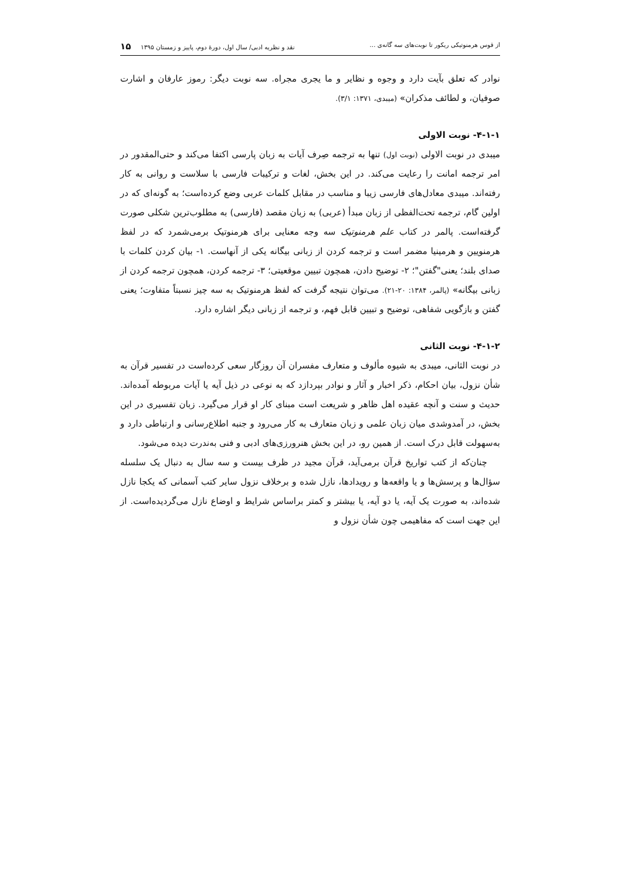از قوس هرمنوتیکی ریکور تا نوبت‌های سه گانه‌ی ... نقد و نظریه ادبی/ سال اول، دورهٔ دوم، پاییز و زمستان ۱۳۹۵ ۱۵
نوادر که تعلق بآیت دارد و وجوه و نظایر و ما یجری مجراه. سه نوبت دیگر: رموز عارفان و اشارت صوفیان، و لطائف مذکران» (میبدی، ۱۳۷۱: ۳/۱).
۴-۱-۱- نوبت الاولی
میبدی در نوبت الاولی (نوبت اول) تنها به ترجمه صِرف آیات به زبان پارسی اکتفا می‌کند و حتی‌المقدور در امر ترجمه امانت را رعایت می‌کند. در این بخش، لغات و ترکیبات فارسی با سلاست و روانی به کار رفته‌اند. میبدی معادل‌های فارسی زیبا و مناسب در مقابل کلمات عربی وضع کرده‌است؛ به گونه‌ای که در اولین گام، ترجمه تحت‌الفظی از زبان مبدأ (عربی) به زبان مقصد (فارسی) به مطلوب‌ترین شکلی صورت گرفته‌است. پالمر در کتاب علم هرمنوتیک سه وجه معنایی برای هرمنوتیک برمی‌شمرد که در لفظ هرمنویین و هرمینیا مضمر است و ترجمه کردن از زبانی بیگانه یکی از آنهاست. ۱- بیان کردن کلمات با صدای بلند؛ یعنی"گفتن"؛ ۲- توضیح دادن، همچون تبیین موقعیتی؛ ۳- ترجمه کردن، همچون ترجمه کردن از زبانی بیگانه» (پالمر، ۱۳۸۴: ۲۰-۲۱). می‌توان نتیجه گرفت که لفظ هرمنوتیک به سه چیز نسبتاً متفاوت؛ یعنی گفتن و بازگویی شفاهی، توضیح و تبیین قابل فهم، و ترجمه از زبانی دیگر اشاره دارد.
۴-۱-۲- نوبت الثانی
در نوبت الثانی، میبدی به شیوه مألوف و متعارف مفسران آن روزگار سعی کرده‌است در تفسیر قرآن به شأن نزول، بیان احکام، ذکر اخبار و آثار و نوادر بپردازد که به نوعی در ذیل آیه یا آیات مربوطه آمده‌اند. حدیث و سنت و آنچه عقیده اهل ظاهر و شریعت است مبنای کار او قرار می‌گیرد. زبان تفسیری در این بخش، در آمدوشدی میان زبان علمی و زبان متعارف به کار می‌رود و جنبه اطلاع‌رسانی و ارتباطی دارد و به‌سهولت قابل درک است. از همین رو، در این بخش هنرورزی‌های ادبی و فنی به‌ندرت دیده می‌شود.
چنان‌که از کتب تواریخ قرآن برمی‌آید، قرآن مجید در ظرف بیست و سه سال به دنبال یک سلسله سؤال‌ها و پرسش‌ها و یا واقعه‌ها و رویدادها، نازل شده و برخلاف نزول سایر کتب آسمانی که یکجا نازل شده‌اند، به صورت یک آیه، یا دو آیه، یا بیشتر و کمتر براساس شرایط و اوضاع نازل می‌گردیده‌است. از این جهت است که مفاهیمی چون شأن نزول و